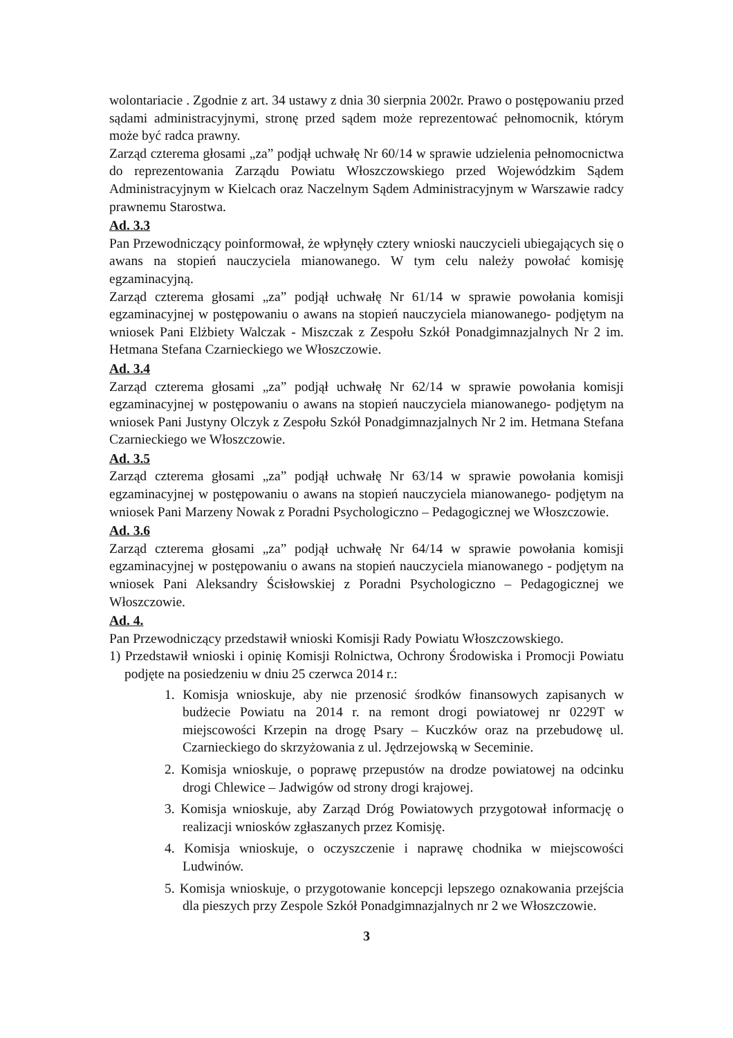wolontariacie . Zgodnie z art. 34 ustawy z dnia 30 sierpnia 2002r. Prawo o postępowaniu przed sądami administracyjnymi, stronę przed sądem może reprezentować pełnomocnik, którym może być radca prawny.
Zarząd czterema głosami „za” podjął uchwałę Nr 60/14 w sprawie udzielenia pełnomocnictwa do reprezentowania Zarządu Powiatu Włoszczowskiego przed Wojewódzkim Sądem Administracyjnym w Kielcach oraz Naczelnym Sądem Administracyjnym w Warszawie radcy prawnemu Starostwa.
Ad. 3.3
Pan Przewodniczący poinformował, że wpłynęły cztery wnioski nauczycieli ubiegających się o awans na stopień nauczyciela mianowanego. W tym celu należy powołać komisję egzaminacyjną.
Zarząd czterema głosami „za” podjął uchwałę Nr 61/14 w sprawie powołania komisji egzaminacyjnej w postępowaniu o awans na stopień nauczyciela mianowanego- podjętym na wniosek Pani Elżbiety Walczak - Miszczak z Zespołu Szkół Ponadgimnazjalnych Nr 2 im. Hetmana Stefana Czarnieckiego we Włoszczowie.
Ad. 3.4
Zarząd czterema głosami „za” podjął uchwałę Nr 62/14 w sprawie powołania komisji egzaminacyjnej w postępowaniu o awans na stopień nauczyciela mianowanego- podjętym na wniosek Pani Justyny Olczyk z Zespołu Szkół Ponadgimnazjalnych Nr 2 im. Hetmana Stefana Czarnieckiego we Włoszczowie.
Ad. 3.5
Zarząd czterema głosami „za” podjął uchwałę Nr 63/14 w sprawie powołania komisji egzaminacyjnej w postępowaniu o awans na stopień nauczyciela mianowanego- podjętym na wniosek Pani Marzeny Nowak z Poradni Psychologiczno – Pedagogicznej we Włoszczowie.
Ad. 3.6
Zarząd czterema głosami „za” podjął uchwałę Nr 64/14 w sprawie powołania komisji egzaminacyjnej w postępowaniu o awans na stopień nauczyciela mianowanego - podjętym na wniosek Pani Aleksandry Ścisłowskiej z Poradni Psychologiczno – Pedagogicznej we Włoszczowie.
Ad. 4.
Pan Przewodniczący przedstawił wnioski Komisji Rady Powiatu Włoszczowskiego.
1) Przedstawił wnioski i opinię Komisji Rolnictwa, Ochrony Środowiska i Promocji Powiatu podjęte na posiedzeniu w dniu 25 czerwca 2014 r.:
1. Komisja wnioskuje, aby nie przenosić środków finansowych zapisanych w budżecie Powiatu na 2014 r. na remont drogi powiatowej nr 0229T w miejscowości Krzepin na drogę Psary – Kuczków oraz na przebudowę ul. Czarnieckiego do skrzyżowania z ul. Jędrzejowską w Seceminie.
2. Komisja wnioskuje, o poprawę przepustów na drodze powiatowej na odcinku drogi Chlewice – Jadwigów od strony drogi krajowej.
3. Komisja wnioskuje, aby Zarząd Dróg Powiatowych przygotował informację o realizacji wniosków zgłaszanych przez Komisję.
4. Komisja wnioskuje, o oczyszczenie i naprawę chodnika w miejscowości Ludwinów.
5. Komisja wnioskuje, o przygotowanie koncepcji lepszego oznakowania przejścia dla pieszych przy Zespole Szkół Ponadgimnazjalnych nr 2 we Włoszczowie.
3